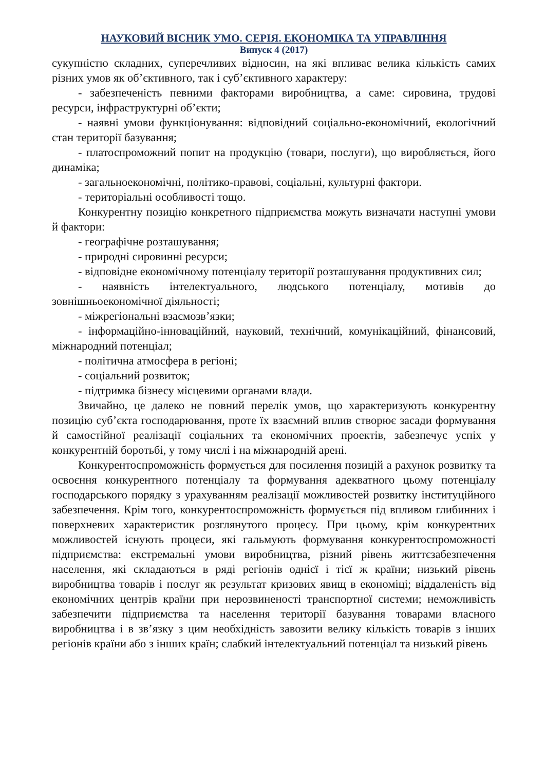НАУКОВИЙ ВІСНИК УМО. СЕРІЯ. ЕКОНОМІКА ТА УПРАВЛІННЯ
Випуск 4 (2017)
сукупністю складних, суперечливих відносин, на які впливає велика кількість самих різних умов як об’єктивного, так і суб’єктивного характеру:
- забезпеченість певними факторами виробництва, а саме: сировина, трудові ресурси, інфраструктурні об’єкти;
- наявні умови функціонування: відповідний соціально-економічний, екологічний стан території базування;
- платоспроможний попит на продукцію (товари, послуги), що виробляється, його динаміка;
- загальноекономічні, політико-правові, соціальні, культурні фактори.
- територіальні особливості тощо.
Конкурентну позицію конкретного підприємства можуть визначати наступні умови й фактори:
- географічне розташування;
- природні сировинні ресурси;
- відповідне економічному потенціалу території розташування продуктивних сил;
- наявність інтелектуального, людського потенціалу, мотивів до зовнішньоекономічної діяльності;
- міжрегіональні взаємозв’язки;
- інформаційно-інноваційний, науковий, технічний, комунікаційний, фінансовий, міжнародний потенціал;
- політична атмосфера в регіоні;
- соціальний розвиток;
- підтримка бізнесу місцевими органами влади.
Звичайно, це далеко не повний перелік умов, що характеризують конкурентну позицію суб’єкта господарювання, проте їх взаємний вплив створює засади формування й самостійної реалізації соціальних та економічних проектів, забезпечує успіх у конкурентній боротьбі, у тому числі і на міжнародній арені.
Конкурентоспроможність формується для посилення позицій а рахунок розвитку та освоєння конкурентного потенціалу та формування адекватного цьому потенціалу господарського порядку з урахуванням реалізації можливостей розвитку інституційного забезпечення. Крім того, конкурентоспроможність формується під впливом глибинних і поверхневих характеристик розглянутого процесу. При цьому, крім конкурентних можливостей існують процеси, які гальмують формування конкурентоспроможності підприємства: екстремальні умови виробництва, різний рівень життєзабезпечення населення, які складаються в ряді регіонів однієї і тієї ж країни; низький рівень виробництва товарів і послуг як результат кризових явищ в економіці; віддаленість від економічних центрів країни при нерозвиненості транспортної системи; неможливість забезпечити підприємства та населення території базування товарами власного виробництва і в зв’язку з цим необхідність завозити велику кількість товарів з інших регіонів країни або з інших країн; слабкий інтелектуальний потенціал та низький рівень